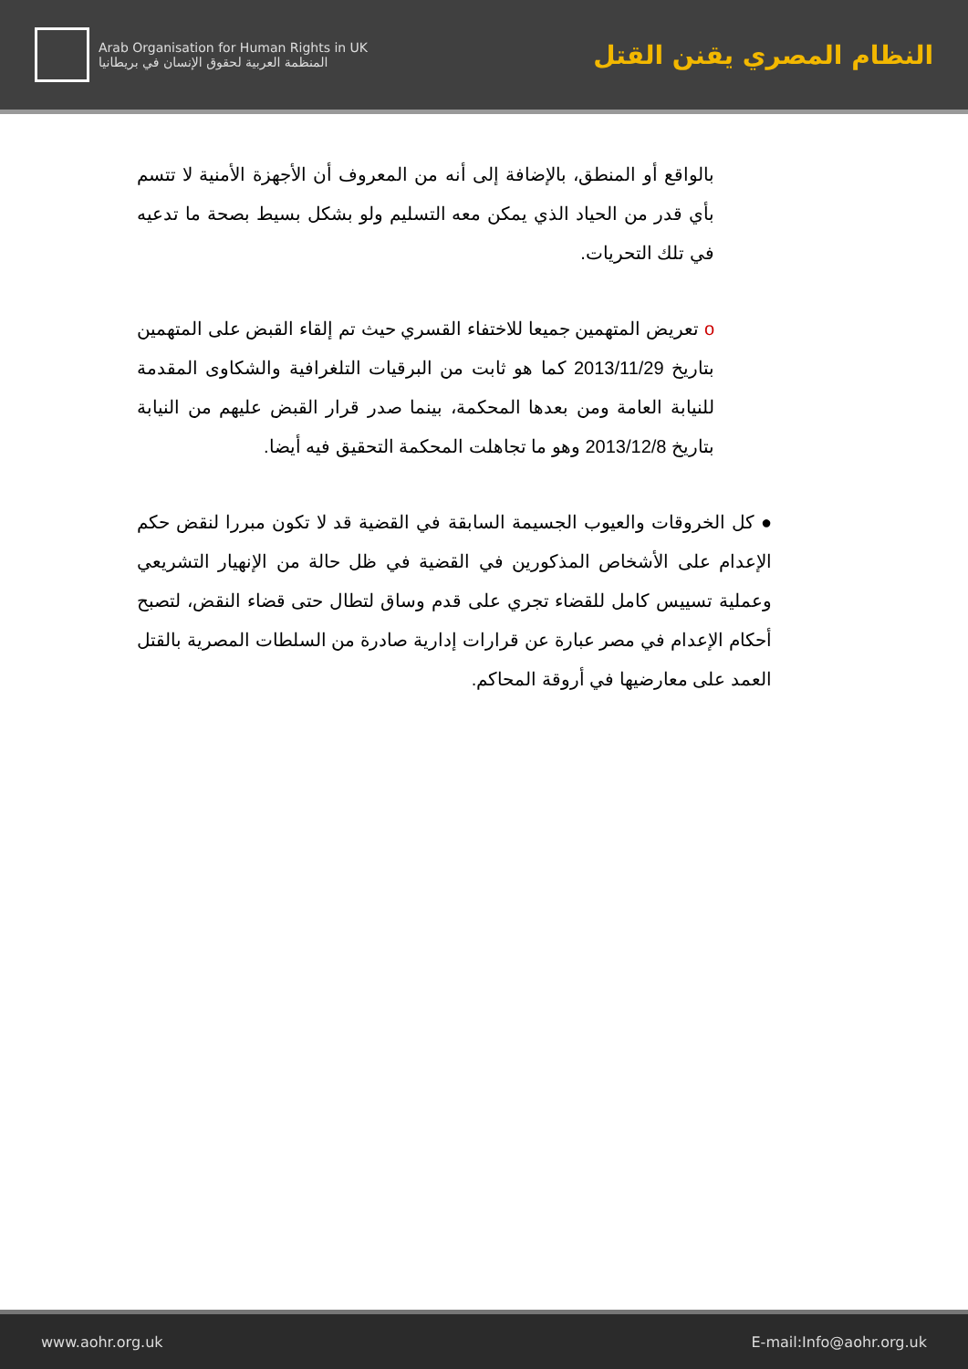Arab Organisation for Human Rights in UK
المنظمة العربية لحقوق الإنسان في بريطانيا
النظام المصري يقنن القتل
بالواقع أو المنطق، بالإضافة إلى أنه من المعروف أن الأجهزة الأمنية لا تتسم بأي قدر من الحياد الذي يمكن معه التسليم ولو بشكل بسيط بصحة ما تدعيه في تلك التحريات.
o تعريض المتهمين جميعا للاختفاء القسري حيث تم إلقاء القبض على المتهمين بتاريخ 2013/11/29 كما هو ثابت من البرقيات التلغرافية والشكاوى المقدمة للنيابة العامة ومن بعدها المحكمة، بينما صدر قرار القبض عليهم من النيابة بتاريخ 2013/12/8 وهو ما تجاهلت المحكمة التحقيق فيه أيضا.
● كل الخروقات والعيوب الجسيمة السابقة في القضية قد لا تكون مبررا لنقض حكم الإعدام على الأشخاص المذكورين في القضية في ظل حالة من الإنهيار التشريعي وعملية تسييس كامل للقضاء تجري على قدم وساق لتطال حتى قضاء النقض، لتصبح أحكام الإعدام في مصر عبارة عن قرارات إدارية صادرة من السلطات المصرية بالقتل العمد على معارضيها في أروقة المحاكم.
www.aohr.org.uk E-mail:Info@aohr.org.uk